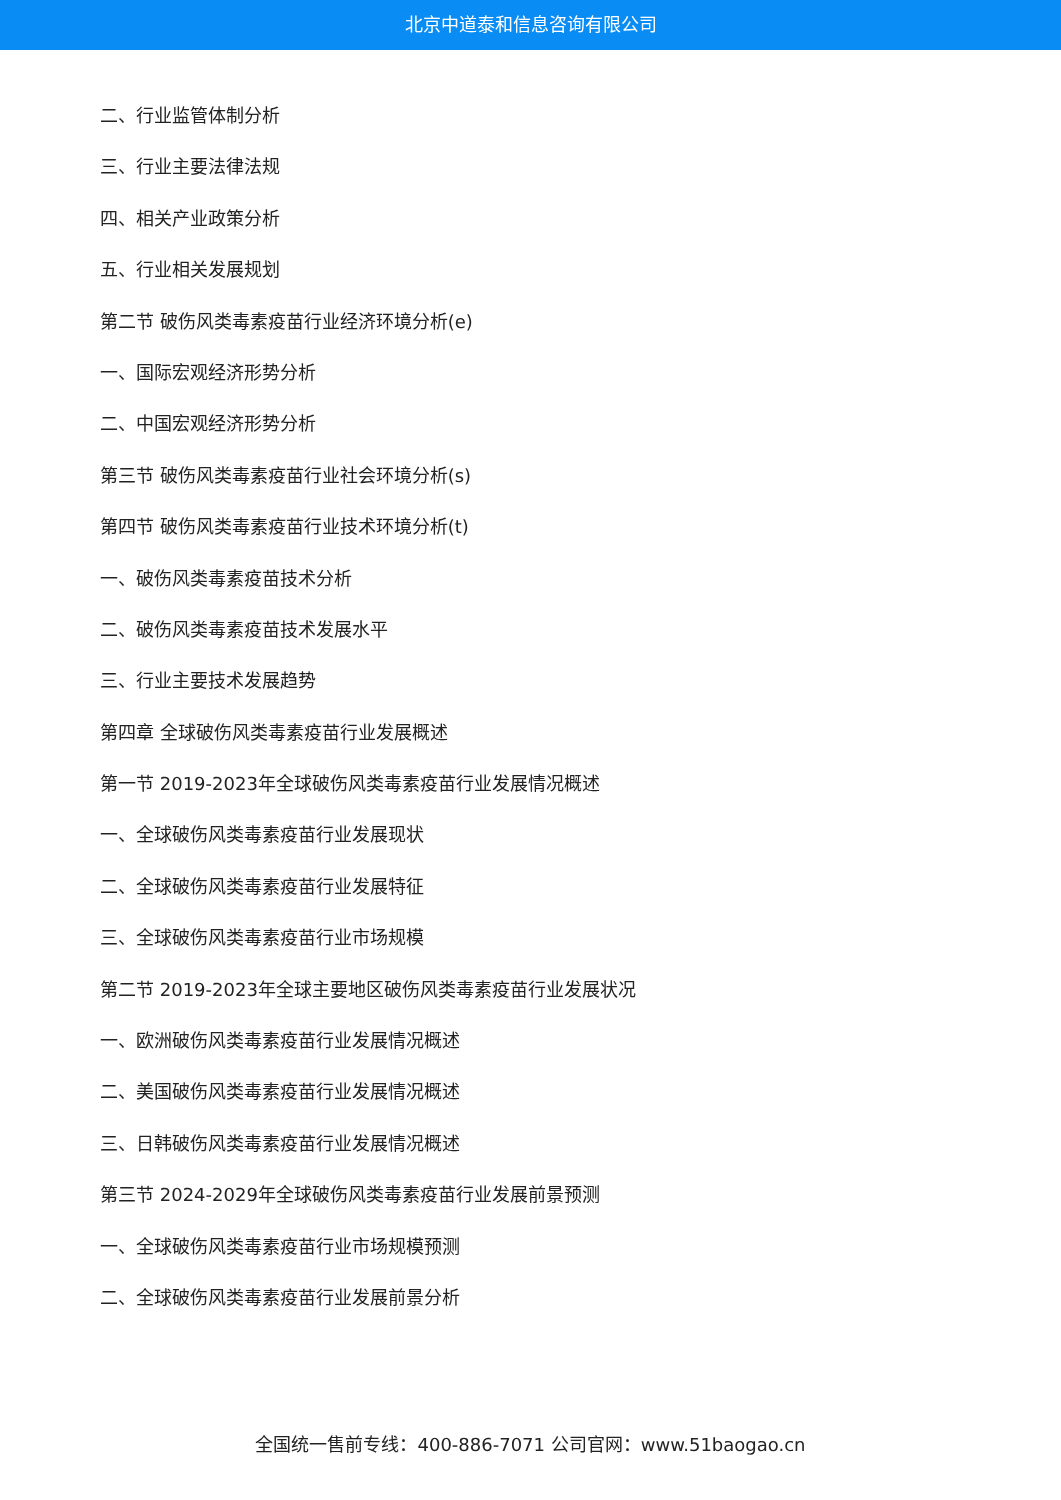北京中道泰和信息咨询有限公司
二、行业监管体制分析
三、行业主要法律法规
四、相关产业政策分析
五、行业相关发展规划
第二节 破伤风类毒素疫苗行业经济环境分析(e)
一、国际宏观经济形势分析
二、中国宏观经济形势分析
第三节 破伤风类毒素疫苗行业社会环境分析(s)
第四节 破伤风类毒素疫苗行业技术环境分析(t)
一、破伤风类毒素疫苗技术分析
二、破伤风类毒素疫苗技术发展水平
三、行业主要技术发展趋势
第四章 全球破伤风类毒素疫苗行业发展概述
第一节 2019-2023年全球破伤风类毒素疫苗行业发展情况概述
一、全球破伤风类毒素疫苗行业发展现状
二、全球破伤风类毒素疫苗行业发展特征
三、全球破伤风类毒素疫苗行业市场规模
第二节 2019-2023年全球主要地区破伤风类毒素疫苗行业发展状况
一、欧洲破伤风类毒素疫苗行业发展情况概述
二、美国破伤风类毒素疫苗行业发展情况概述
三、日韩破伤风类毒素疫苗行业发展情况概述
第三节 2024-2029年全球破伤风类毒素疫苗行业发展前景预测
一、全球破伤风类毒素疫苗行业市场规模预测
二、全球破伤风类毒素疫苗行业发展前景分析
全国统一售前专线：400-886-7071 公司官网：www.51baogao.cn